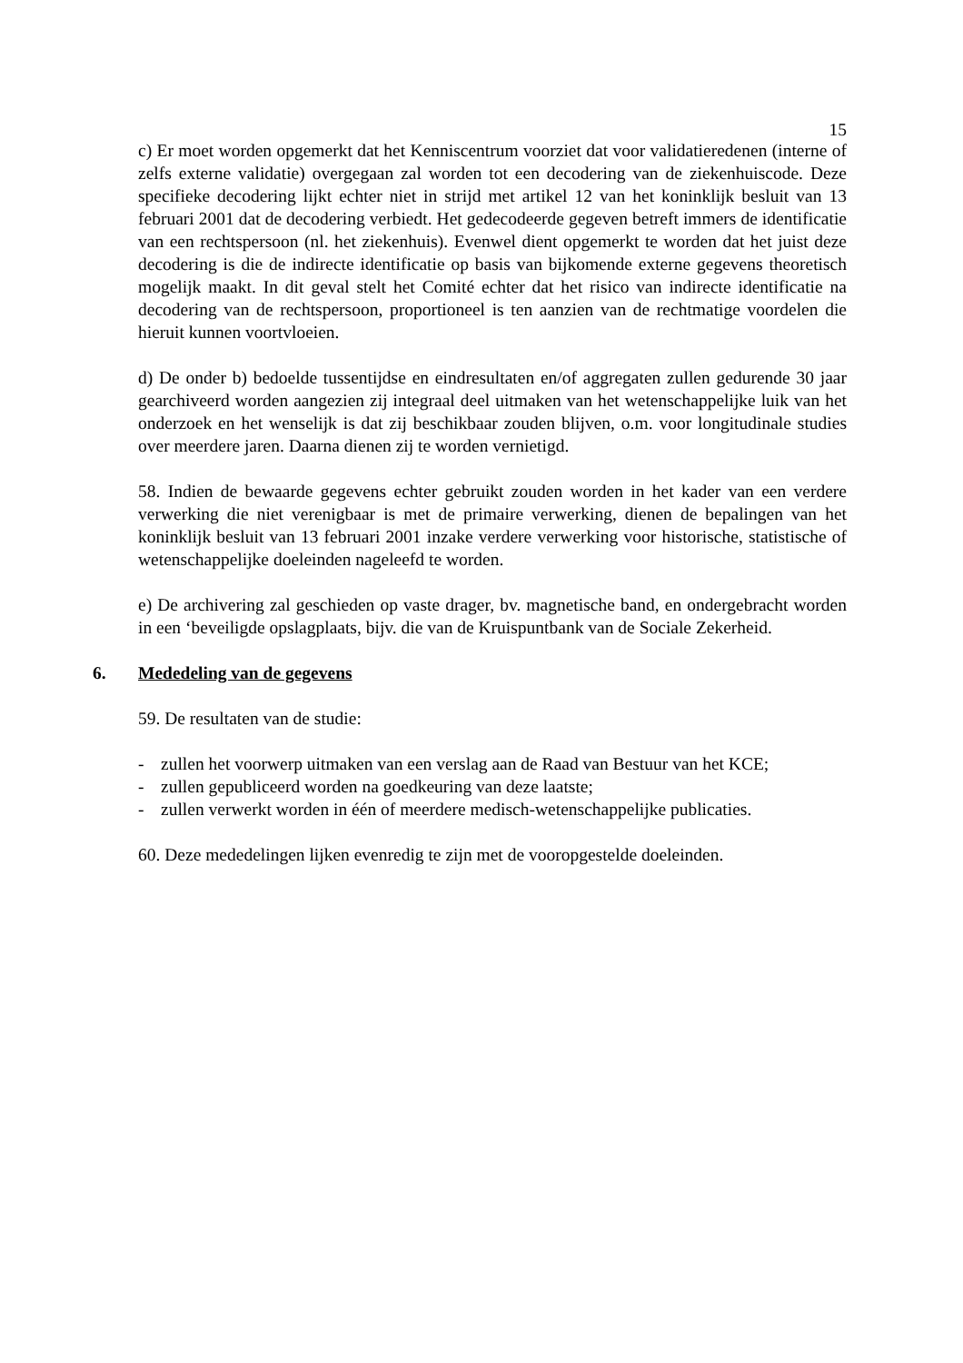15
c) Er moet worden opgemerkt dat het Kenniscentrum voorziet dat voor validatieredenen (interne of zelfs externe validatie) overgegaan zal worden tot een decodering van de ziekenhuiscode. Deze specifieke decodering lijkt echter niet in strijd met artikel 12 van het koninklijk besluit van 13 februari 2001 dat de decodering verbiedt. Het gedecodeerde gegeven betreft immers de identificatie van een rechtspersoon (nl. het ziekenhuis). Evenwel dient opgemerkt te worden dat het juist deze decodering is die de indirecte identificatie op basis van bijkomende externe gegevens theoretisch mogelijk maakt. In dit geval stelt het Comité echter dat het risico van indirecte identificatie na decodering van de rechtspersoon, proportioneel is ten aanzien van de rechtmatige voordelen die hieruit kunnen voortvloeien.
d) De onder b) bedoelde tussentijdse en eindresultaten en/of aggregaten zullen gedurende 30 jaar gearchiveerd worden aangezien zij integraal deel uitmaken van het wetenschappelijke luik van het onderzoek en het wenselijk is dat zij beschikbaar zouden blijven, o.m. voor longitudinale studies over meerdere jaren. Daarna dienen zij te worden vernietigd.
58. Indien de bewaarde gegevens echter gebruikt zouden worden in het kader van een verdere verwerking die niet verenigbaar is met de primaire verwerking, dienen de bepalingen van het koninklijk besluit van 13 februari 2001 inzake verdere verwerking voor historische, statistische of wetenschappelijke doeleinden nageleefd te worden.
e) De archivering zal geschieden op vaste drager, bv. magnetische band, en ondergebracht worden in een ‘beveiligde opslagplaats, bijv. die van de Kruispuntbank van de Sociale Zekerheid.
6. Mededeling van de gegevens
59. De resultaten van de studie:
- zullen het voorwerp uitmaken van een verslag aan de Raad van Bestuur van het KCE;
- zullen gepubliceerd worden na goedkeuring van deze laatste;
- zullen verwerkt worden in één of meerdere medisch-wetenschappelijke publicaties.
60. Deze mededelingen lijken evenredig te zijn met de vooropgestelde doeleinden.